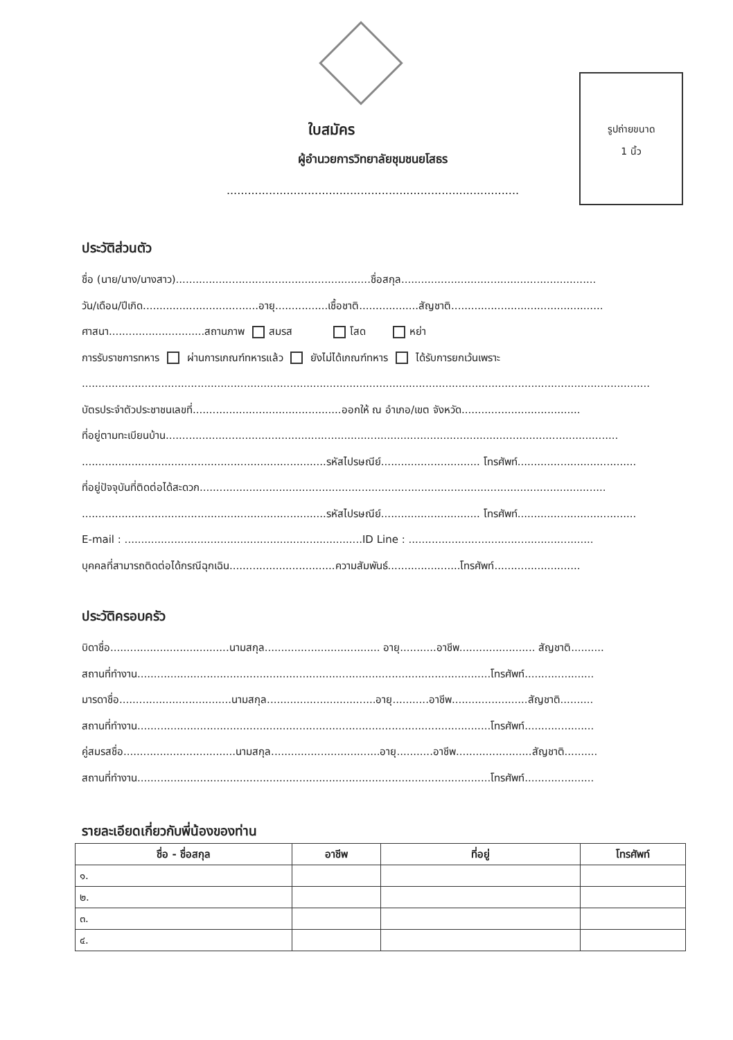รูปถ่ายขนาด
1 นิ้ว
ใบสมัคร
ผู้อำนวยการวิทยาลัยชุมชนยโสธร
...................................................................................
ประวัติส่วนตัว
ชื่อ (นาย/นาง/นางสาว)...........................................................ชื่อสกุล...........................................................
วัน/เดือน/ปีเกิด...................................อายุ................เชื้อชาติ..................สัญชาติ..............................................
ศาสนา.............................สถานภาพ สมรส โสด หย่า
การรับราชการทหาร ผ่านการเกณฑ์ทหารแล้ว ยังไม่ได้เกณฑ์ทหาร ได้รับการยกเว้นเพราะ
............................................................................................................................................................................
บัตรประจำตัวประชาชนเลขที่.............................................ออกให้ ณ อำเภอ/เขต จังหวัด....................................
ที่อยู่ตามทะเบียนบ้าน.........................................................................................................................................
..........................................................................รหัสไปรษณีย์.............................. โทรศัพท์....................................
ที่อยู่ปัจจุบันที่ติดต่อได้สะดวก...........................................................................................................................
..........................................................................รหัสไปรษณีย์.............................. โทรศัพท์....................................
E-mail : ........................................................................ID Line : ........................................................
บุคคลที่สามารถติดต่อได้กรณีฉุกเฉิน................................ความสัมพันธ์......................โทรศัพท์..........................
ประวัติครอบครัว
บิดาชื่อ....................................นามสกุล................................... อายุ...........อาชีพ....................... สัญชาติ..........
สถานที่ทำงาน...........................................................................................................โทรศัพท์.....................
มารดาชื่อ..................................นามสกุล.................................อายุ...........อาชีพ.......................สัญชาติ..........
สถานที่ทำงาน...........................................................................................................โทรศัพท์.....................
คู่สมรสชื่อ..................................นามสกุล.................................อายุ...........อาชีพ.......................สัญชาติ..........
สถานที่ทำงาน...........................................................................................................โทรศัพท์.....................
รายละเอียดเกี่ยวกับพี่น้องของท่าน
| ชื่อ - ชื่อสกุล | อาชีพ | ที่อยู่ | โทรศัพท์ |
| --- | --- | --- | --- |
| ๑. | | | |
| ๒. | | | |
| ๓. | | | |
| ๔. | | | |